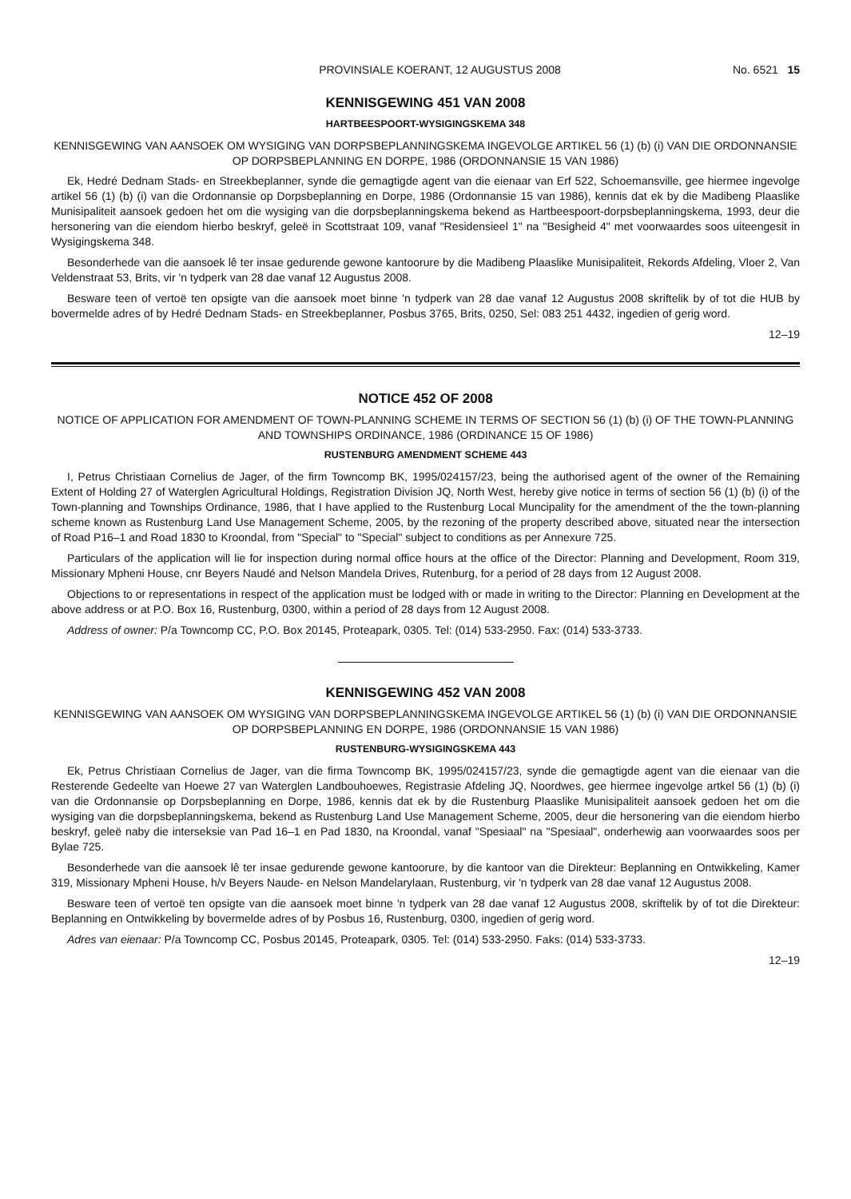PROVINSIALE KOERANT, 12 AUGUSTUS 2008 No. 6521 15
KENNISGEWING 451 VAN 2008
HARTBEESPOORT-WYSIGINGSKEMA 348
KENNISGEWING VAN AANSOEK OM WYSIGING VAN DORPSBEPLANNINGSKEMA INGEVOLGE ARTIKEL 56 (1) (b) (i) VAN DIE ORDONNANSIE OP DORPSBEPLANNING EN DORPE, 1986 (ORDONNANSIE 15 VAN 1986)
Ek, Hedré Dednam Stads- en Streekbeplanner, synde die gemagtigde agent van die eienaar van Erf 522, Schoemansville, gee hiermee ingevolge artikel 56 (1) (b) (i) van die Ordonnansie op Dorpsbeplanning en Dorpe, 1986 (Ordonnansie 15 van 1986), kennis dat ek by die Madibeng Plaaslike Munisipaliteit aansoek gedoen het om die wysiging van die dorpsbeplanningskema bekend as Hartbeespoort-dorpsbeplanningskema, 1993, deur die hersonering van die eiendom hierbo beskryf, geleë in Scottstraat 109, vanaf "Residensieel 1" na "Besigheid 4" met voorwaardes soos uiteengesit in Wysigingskema 348.
Besonderhede van die aansoek lê ter insae gedurende gewone kantoorure by die Madibeng Plaaslike Munisipaliteit, Rekords Afdeling, Vloer 2, Van Veldenstraat 53, Brits, vir 'n tydperk van 28 dae vanaf 12 Augustus 2008.
Besware teen of vertoë ten opsigte van die aansoek moet binne 'n tydperk van 28 dae vanaf 12 Augustus 2008 skriftelik by of tot die HUB by bovermelde adres of by Hedré Dednam Stads- en Streekbeplanner, Posbus 3765, Brits, 0250, Sel: 083 251 4432, ingedien of gerig word.
12–19
NOTICE 452 OF 2008
NOTICE OF APPLICATION FOR AMENDMENT OF TOWN-PLANNING SCHEME IN TERMS OF SECTION 56 (1) (b) (i) OF THE TOWN-PLANNING AND TOWNSHIPS ORDINANCE, 1986 (ORDINANCE 15 OF 1986)
RUSTENBURG AMENDMENT SCHEME 443
I, Petrus Christiaan Cornelius de Jager, of the firm Towncomp BK, 1995/024157/23, being the authorised agent of the owner of the Remaining Extent of Holding 27 of Waterglen Agricultural Holdings, Registration Division JQ, North West, hereby give notice in terms of section 56 (1) (b) (i) of the Town-planning and Townships Ordinance, 1986, that I have applied to the Rustenburg Local Muncipality for the amendment of the the town-planning scheme known as Rustenburg Land Use Management Scheme, 2005, by the rezoning of the property described above, situated near the intersection of Road P16–1 and Road 1830 to Kroondal, from "Special" to "Special" subject to conditions as per Annexure 725.
Particulars of the application will lie for inspection during normal office hours at the office of the Director: Planning and Development, Room 319, Missionary Mpheni House, cnr Beyers Naudé and Nelson Mandela Drives, Rutenburg, for a period of 28 days from 12 August 2008.
Objections to or representations in respect of the application must be lodged with or made in writing to the Director: Planning en Development at the above address or at P.O. Box 16, Rustenburg, 0300, within a period of 28 days from 12 August 2008.
Address of owner: P/a Towncomp CC, P.O. Box 20145, Proteapark, 0305. Tel: (014) 533-2950. Fax: (014) 533-3733.
KENNISGEWING 452 VAN 2008
KENNISGEWING VAN AANSOEK OM WYSIGING VAN DORPSBEPLANNINGSKEMA INGEVOLGE ARTIKEL 56 (1) (b) (i) VAN DIE ORDONNANSIE OP DORPSBEPLANNING EN DORPE, 1986 (ORDONNANSIE 15 VAN 1986)
RUSTENBURG-WYSIGINGSKEMA 443
Ek, Petrus Christiaan Cornelius de Jager, van die firma Towncomp BK, 1995/024157/23, synde die gemagtigde agent van die eienaar van die Resterende Gedeelte van Hoewe 27 van Waterglen Landbouhoewes, Registrasie Afdeling JQ, Noordwes, gee hiermee ingevolge artkel 56 (1) (b) (i) van die Ordonnansie op Dorpsbeplanning en Dorpe, 1986, kennis dat ek by die Rustenburg Plaaslike Munisipaliteit aansoek gedoen het om die wysiging van die dorpsbeplanningskema, bekend as Rustenburg Land Use Management Scheme, 2005, deur die hersonering van die eiendom hierbo beskryf, geleë naby die interseksie van Pad 16–1 en Pad 1830, na Kroondal, vanaf "Spesiaal" na "Spesiaal", onderhewig aan voorwaardes soos per Bylae 725.
Besonderhede van die aansoek lê ter insae gedurende gewone kantoorure, by die kantoor van die Direkteur: Beplanning en Ontwikkeling, Kamer 319, Missionary Mpheni House, h/v Beyers Naude- en Nelson Mandelarylaan, Rustenburg, vir 'n tydperk van 28 dae vanaf 12 Augustus 2008.
Besware teen of vertoë ten opsigte van die aansoek moet binne 'n tydperk van 28 dae vanaf 12 Augustus 2008, skriftelik by of tot die Direkteur: Beplanning en Ontwikkeling by bovermelde adres of by Posbus 16, Rustenburg, 0300, ingedien of gerig word.
Adres van eienaar: P/a Towncomp CC, Posbus 20145, Proteapark, 0305. Tel: (014) 533-2950. Faks: (014) 533-3733.
12–19